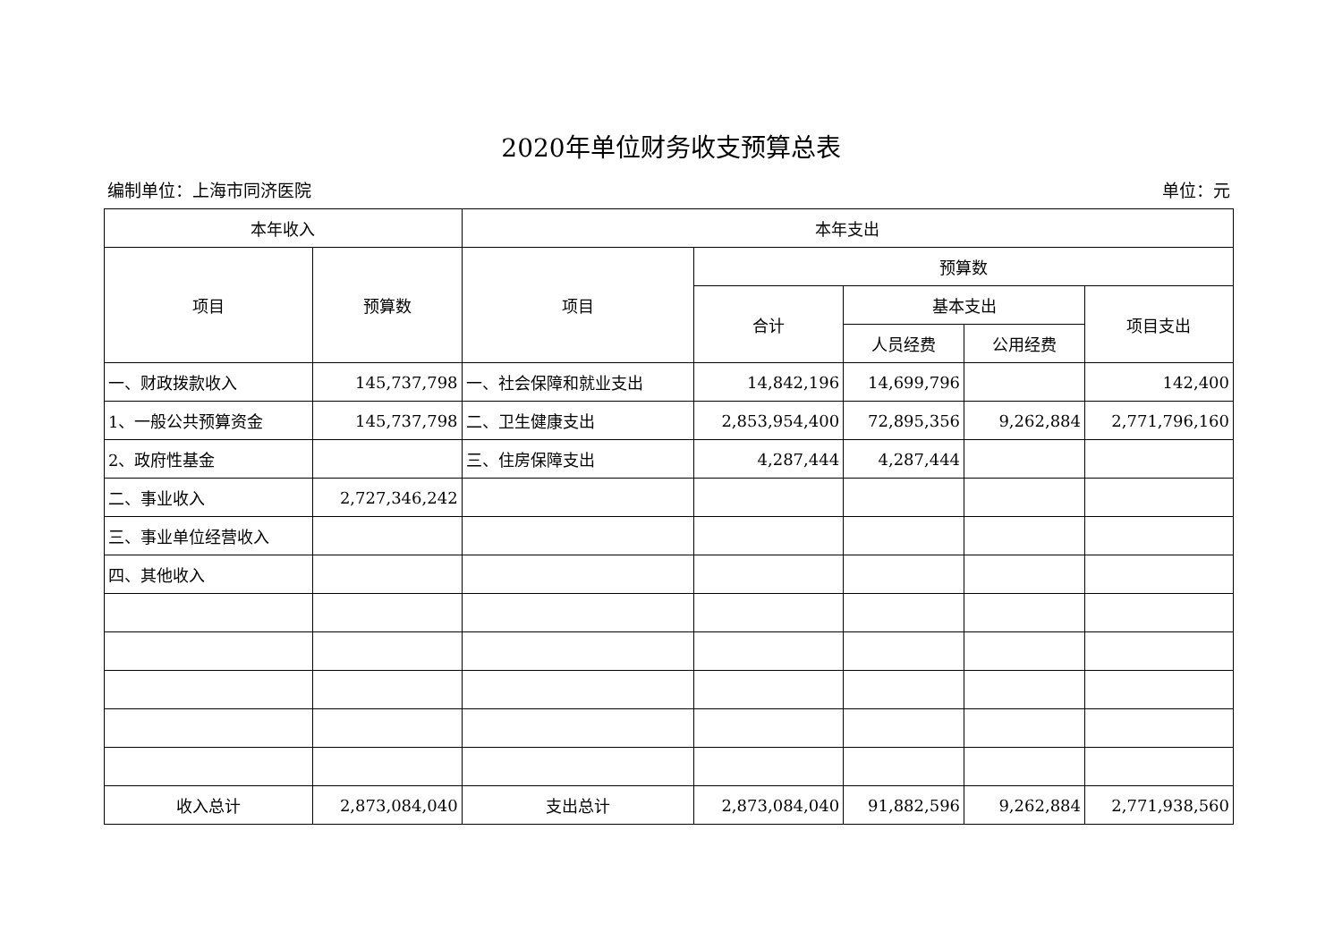2020年单位财务收支预算总表
编制单位：上海市同济医院 单位：元
| 本年收入 | | 本年支出 | | | | |
| --- | --- | --- | --- | --- | --- | --- |
| 项目 | 预算数 | 项目 | 预算数 | | | |
| | | | 合计 | 基本支出 | | 项目支出 |
| | | | | 人员经费 | 公用经费 | |
| 一、财政拨款收入 | 145,737,798 | 一、社会保障和就业支出 | 14,842,196 | 14,699,796 | | 142,400 |
| 1、一般公共预算资金 | 145,737,798 | 二、卫生健康支出 | 2,853,954,400 | 72,895,356 | 9,262,884 | 2,771,796,160 |
| 2、政府性基金 | | 三、住房保障支出 | 4,287,444 | 4,287,444 | | |
| 二、事业收入 | 2,727,346,242 | | | | | |
| 三、事业单位经营收入 | | | | | | |
| 四、其他收入 | | | | | | |
| 收入总计 | 2,873,084,040 | 支出总计 | 2,873,084,040 | 91,882,596 | 9,262,884 | 2,771,938,560 |